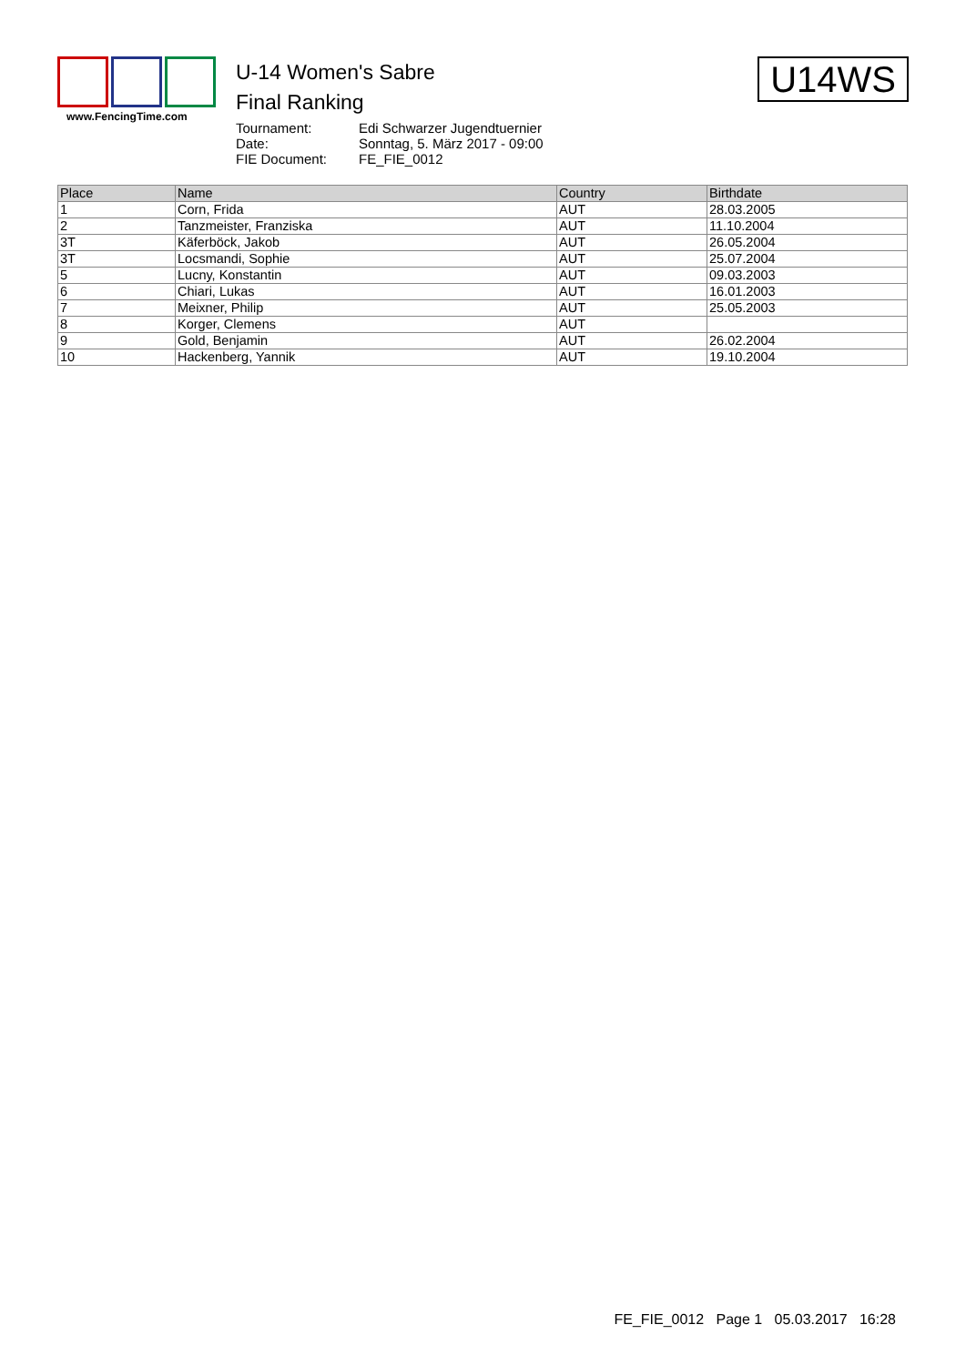www.FencingTime.com
U-14 Women's Sabre
Final Ranking
Tournament: Edi Schwarzer Jugendtuernier
Date: Sonntag, 5. März 2017 - 09:00
FIE Document: FE_FIE_0012
U14WS
| Place | Name | Country | Birthdate |
| --- | --- | --- | --- |
| 1 | Corn, Frida | AUT | 28.03.2005 |
| 2 | Tanzmeister, Franziska | AUT | 11.10.2004 |
| 3T | Käferböck, Jakob | AUT | 26.05.2004 |
| 3T | Locsmandi, Sophie | AUT | 25.07.2004 |
| 5 | Lucny, Konstantin | AUT | 09.03.2003 |
| 6 | Chiari, Lukas | AUT | 16.01.2003 |
| 7 | Meixner, Philip | AUT | 25.05.2003 |
| 8 | Korger, Clemens | AUT | |
| 9 | Gold, Benjamin | AUT | 26.02.2004 |
| 10 | Hackenberg, Yannik | AUT | 19.10.2004 |
FE_FIE_0012 Page 1 05.03.2017 16:28